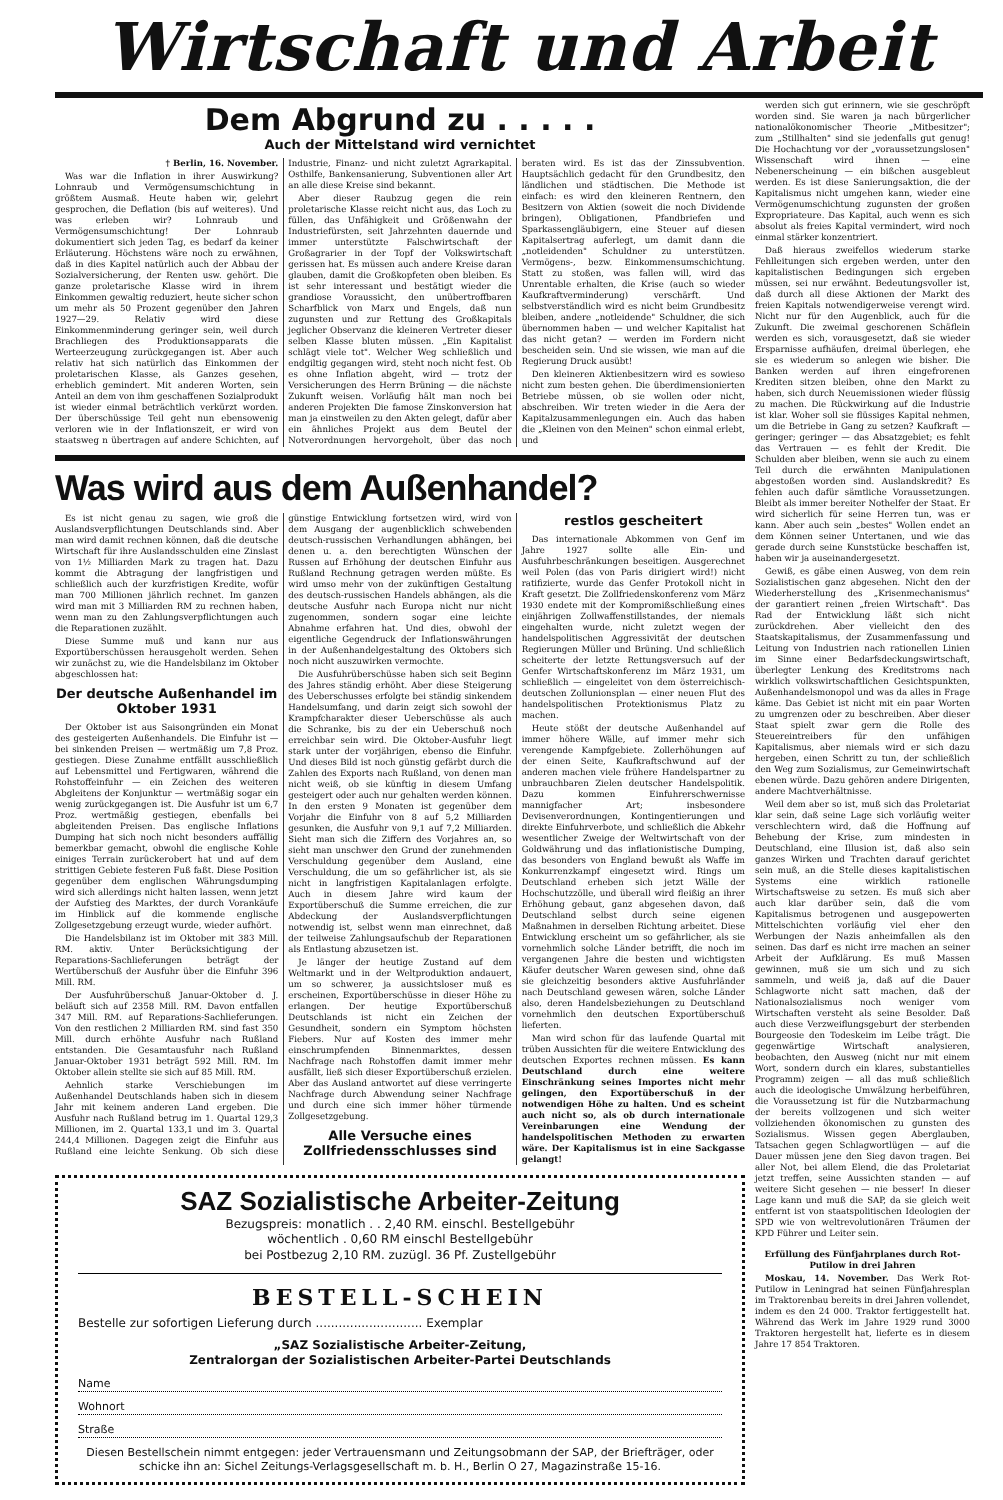Wirtschaft und Arbeit
Dem Abgrund zu . . . . .
Auch der Mittelstand wird vernichtet
† Berlin, 16. November.
Was war die Inflation in ihrer Auswirkung? Lohnraub und Vermögensumschichtung in größtem Ausmaß. Heute haben wir, gelehrt gesprochen, die Deflation (bis auf weiteres). Und was erleben wir? Lohnraub und Vermögensumschichtung! Der Lohnraub dokumentiert sich jeden Tag, es bedarf da keiner Erläuterung. Höchstens wäre noch zu erwähnen, daß in dies Kapitel natürlich auch der Abbau der Sozialversicherung, der Renten usw. gehört. Die ganze proletarische Klasse wird in ihrem Einkommen gewaltig reduziert, heute sicher schon um mehr als 50 Prozent gegenüber den Jahren 1927—29. Relativ wird diese Einkommenminderung geringer sein, weil durch Brachliegen des Produktionsapparats die Werteerzeugung zurückgegangen ist. Aber auch relativ hat sich natürlich das Einkommen der proletarischen Klasse, als Ganzes gesehen, erheblich gemindert. Mit anderen Worten, sein Anteil an dem von ihm geschaffenen Sozialprodukt ist wieder einmal beträchtlich verkürzt worden. Der überschüssige Teil geht nun ebensowenig verloren wie in der Inflationszeit, er wird von staatsweg n übertragen auf andere Schichten, auf Industrie, Finanz- und nicht zuletzt Agrarkapital. Osthilfe, Bankensanierung, Subventionen aller Art an alle diese Kreise sind bekannt.
Aber dieser Raubzug gegen die rein proletarische Klasse reicht nicht aus, das Loch zu füllen, das Unfähigkeit und Größenwahn der Industriefürsten, seit Jahrzehnten dauernde und immer unterstützte Falschwirtschaft der Großagrarier in der Topf der Volkswirtschaft gerissen hat. Es müssen auch andere Kreise daran glauben, damit die Großkopfeten oben bleiben. Es ist sehr interessant und bestätigt wieder die grandiose Voraussicht, den unübertroffbaren Scharfblick von Marx und Engels, daß nun zugunsten und zur Rettung des Großkapitals jeglicher Observanz die kleineren Vertreter dieser selben Klasse bluten müssen. „Ein Kapitalist schlägt viele tot". Welcher Weg schließlich und endgiltig gegangen wird, steht noch nicht fest. Ob es ohne Inflation abgeht, wird — trotz der Versicherungen des Herrn Brüning — die nächste Zukunft weisen. Vorläufig hält man noch bei anderen Projekten Die famose Zinskonversion hat man ja einstweilen zu den Akten gelegt, dafür aber ein ähnliches Projekt aus dem Beutel der Notverordnungen hervorgeholt, über das noch beraten wird. Es ist das der Zinssubvention. Hauptsächlich gedacht für den Grundbesitz, den ländlichen und städtischen. Die Methode ist einfach: es wird den kleineren Rentnern, den Besitzern von Aktien (soweit die noch Dividende bringen), Obligationen, Pfandbriefen und Sparkassengläubigern, eine Steuer auf diesen Kapitalsertrag auferlegt, um damit dann die „notleidenden" Schuldner zu unterstützen. Vermögens-, bezw. Einkommensumschichtung. Statt zu stoßen, was fallen will, wird das Unrentable erhalten, die Krise (auch so wieder Kaufkraftverminderung) verschärft. Und selbstverständlich wird es nicht beim Grundbesitz bleiben, andere „notleidende" Schuldner, die sich übernommen haben — und welcher Kapitalist hat das nicht getan? — werden im Fordern nicht bescheiden sein. Und sie wissen, wie man auf die Regierung Druck ausübt!
Den kleineren Aktienbesitzern wird es sowieso nicht zum besten gehen. Die überdimensionierten Betriebe müssen, ob sie wollen oder nicht, abschreiben. Wir treten wieder in die Aera der Kapitalzusammenlegungen ein. Auch das haben die „Kleinen von den Meinen" schon einmal erlebt, und
Was wird aus dem Außenhandel?
Es ist nicht genau zu sagen, wie groß die Auslandsverpflichtungen Deutschlands sind. Aber man wird damit rechnen können, daß die deutsche Wirtschaft für ihre Auslandsschulden eine Zinslast von 1½ Milliarden Mark zu tragen hat. Dazu kommt die Abtragung der langfristigen und schließlich auch der kurzfristigen Kredite, wofür man 700 Millionen jährlich rechnet. Im ganzen wird man mit 3 Milliarden RM zu rechnen haben, wenn man zu den Zahlungsverpflichtungen auch die Reparationen zuzählt.
Diese Summe muß und kann nur aus Exportüberschüssen herausgeholt werden. Sehen wir zunächst zu, wie die Handelsbilanz im Oktober abgeschlossen hat:
Der deutsche Außenhandel im Oktober 1931
Der Oktober ist aus Saisongründen ein Monat des gesteigerten Außenhandels. Die Einfuhr ist — bei sinkenden Preisen — wertmäßig um 7,8 Proz. gestiegen. Diese Zunahme entfällt ausschließlich auf Lebensmittel und Fertigwaren, während die Rohstoffeinfuhr — ein Zeichen des weiteren Abgleitens der Konjunktur — wertmäßig sogar ein wenig zurückgegangen ist. Die Ausfuhr ist um 6,7 Proz. wertmäßig gestiegen, ebenfalls bei abgleitenden Preisen. Das englische Inflations Dumping hat sich noch nicht besonders auffällig bemerkbar gemacht, obwohl die englische Kohle einiges Terrain zurückerobert hat und auf dem strittigen Gebiete festeren Fuß faßt. Diese Position gegenüber dem englischen Währungsdumping wird sich allerdings nicht halten lassen, wenn jetzt der Aufstieg des Marktes, der durch Vorankäufe im Hinblick auf die kommende englische Zollgesetzgebung erzeugt wurde, wieder aufhört.
Die Handelsbilanz ist im Oktober mit 383 Mill. RM. aktiv. Unter Berücksichtigung der Reparations-Sachlieferungen beträgt der Wertüberschuß der Ausfuhr über die Einfuhr 396 Mill. RM.
Der Ausfuhrüberschuß Januar-Oktober d. J. beläuft sich auf 2358 Mill. RM. Davon entfallen 347 Mill. RM. auf Reparations-Sachlieferungen. Von den restlichen 2 Milliarden RM. sind fast 350 Mill. durch erhöhte Ausfuhr nach Rußland entstanden. Die Gesamtausfuhr nach Rußland Januar-Oktober 1931 beträgt 592 Mill. RM. Im Oktober allein stellte sie sich auf 85 Mill. RM.
Aehnlich starke Verschiebungen im Außenhandel Deutschlands haben sich in diesem Jahr mit keinem anderen Land ergeben. Die Ausfuhr nach Rußland betrug im 1. Quartal 129,3 Millionen, im 2. Quartal 133,1 und im 3. Quartal 244,4 Millionen. Dagegen zeigt die Einfuhr aus Rußland eine leichte Senkung. Ob sich diese günstige Entwicklung fortsetzen wird, wird von dem Ausgang der augenblicklich schwebenden deutsch-russischen Verhandlungen abhängen, bei denen u. a. den berechtigten Wünschen der Russen auf Erhöhung der deutschen Einfuhr aus Rußland Rechnung getragen werden müßte. Es wird umso mehr von der zukünftigen Gestaltung des deutsch-russischen Handels abhängen, als die deutsche Ausfuhr nach Europa nicht nur nicht zugenommen, sondern sogar eine leichte Abnahme erfahren hat. Und dies, obwohl der eigentliche Gegendruck der Inflationswährungen in der Außenhandelgestaltung des Oktobers sich noch nicht auszuwirken vermochte.
Die Ausfuhrüberschüsse haben sich seit Beginn des Jahres ständig erhöht. Aber diese Steigerung des Ueberschusses erfolgte bei ständig sinkendem Handelsumfang, und darin zeigt sich sowohl der Krampfcharakter dieser Ueberschüsse als auch die Schranke, bis zu der ein Ueberschuß noch erreichbar sein wird. Die Oktober-Ausfuhr liegt stark unter der vorjährigen, ebenso die Einfuhr. Und dieses Bild ist noch günstig gefärbt durch die Zahlen des Exports nach Rußland, von denen man nicht weiß, ob sie künftig in diesem Umfang gesteigert oder auch nur gehalten werden können. In den ersten 9 Monaten ist gegenüber dem Vorjahr die Einfuhr von 8 auf 5,2 Milliarden gesunken, die Ausfuhr von 9,1 auf 7,2 Milliarden. Sieht man sich die Ziffern des Vorjahres an, so sieht man unschwer den Grund der zunehmenden Verschuldung gegenüber dem Ausland, eine Verschuldung, die um so gefährlicher ist, als sie nicht in langfristigen Kapitalanlagen erfolgte. Auch in diesem Jahre wird kaum der Exportüberschuß die Summe erreichen, die zur Abdeckung der Auslandsverpflichtungen notwendig ist, selbst wenn man einrechnet, daß der teilweise Zahlungsaufschub der Reparationen als Entlastung abzusetzen ist.
Je länger der heutige Zustand auf dem Weltmarkt und in der Weltproduktion andauert, um so schwerer, ja aussichtsloser muß es erscheinen, Exportüberschüsse in dieser Höhe zu erlangen. Der heutige Exportüberschuß Deutschlands ist nicht ein Zeichen der Gesundheit, sondern ein Symptom höchsten Fiebers. Nur auf Kosten des immer mehr einschrumpfenden Binnenmarktes, dessen Nachfrage nach Rohstoffen damit immer mehr ausfällt, ließ sich dieser Exportüberschuß erzielen. Aber das Ausland antwortet auf diese verringerte Nachfrage durch Abwendung seiner Nachfrage und durch eine sich immer höher türmende Zollgesetzgebung.
Alle Versuche eines Zollfriedensschlusses sind restlos gescheitert
Das internationale Abkommen von Genf im Jahre 1927 sollte alle Ein- und Ausfuhrbeschränkungen beseitigen. Ausgerechnet weil Polen (das von Paris dirigiert wird!) nicht ratifizierte, wurde das Genfer Protokoll nicht in Kraft gesetzt. Die Zollfriedenskonferenz vom März 1930 endete mit der Kompromißschließung eines einjährigen Zollwaffenstillstandes, der niemals eingehalten wurde, nicht zuletzt wegen der handelspolitischen Aggressivität der deutschen Regierungen Müller und Brüning. Und schließlich scheiterte der letzte Rettungsversuch auf der Genfer Wirtschaftskonferenz im März 1931, um schließlich — eingeleitet von dem österreichisch-deutschen Zollunionsplan — einer neuen Flut des handelspolitischen Protektionismus Platz zu machen.
Heute stößt der deutsche Außenhandel auf immer höhere Wälle, auf immer mehr sich verengende Kampfgebiete. Zollerhöhungen auf der einen Seite, Kaufkraftschwund auf der anderen machen viele frühere Handelspartner zu unbrauchbaren Zielen deutscher Handelspolitik. Dazu kommen Einfuhrerschwernisse mannigfacher Art; insbesondere Devisenverordnungen, Kontingentierungen und direkte Einfuhrverbote, und schließlich die Abkehr wesentlicher Zweige der Weltwirtschaft von der Goldwährung und das inflationistische Dumping, das besonders von England bewußt als Waffe im Konkurrenzkampf eingesetzt wird. Rings um Deutschland erheben sich jetzt Wälle der Hochschutzzölle, und überall wird fleißig an ihrer Erhöhung gebaut, ganz abgesehen davon, daß Deutschland selbst durch seine eigenen Maßnahmen in derselben Richtung arbeitet. Diese Entwicklung erscheint um so gefährlicher, als sie vornehmlich solche Länder betrifft, die noch im vergangenen Jahre die besten und wichtigsten Käufer deutscher Waren gewesen sind, ohne daß sie gleichzeitig besonders aktive Ausfuhrländer nach Deutschland gewesen wären, solche Länder also, deren Handelsbeziehungen zu Deutschland vornehmlich den deutschen Exportüberschuß lieferten.
Man wird schon für das laufende Quartal mit trüben Aussichten für die weitere Entwicklung des deutschen Exportes rechnen müssen. Es kann Deutschland durch eine weitere Einschränkung seines Importes nicht mehr gelingen, den Exportüberschuß in der notwendigen Höhe zu halten. Und es scheint auch nicht so, als ob durch internationale Vereinbarungen eine Wendung der handelspolitischen Methoden zu erwarten wäre. Der Kapitalismus ist in eine Sackgasse gelangt!
SAZ Sozialistische Arbeiter-Zeitung
Bezugspreis: monatlich . . 2,40 RM. einschl. Bestellgebühr
wöchentlich . 0,60 RM einschl Bestellgebühr
bei Postbezug 2,10 RM. zuzügl. 36 Pf. Zustellgebühr
BESTELL-SCHEIN
Bestelle zur sofortigen Lieferung durch ............................ Exemplar
„SAZ Sozialistische Arbeiter-Zeitung,
Zentralorgan der Sozialistischen Arbeiter-Partei Deutschlands
Name
Wohnort
Straße
Diesen Bestellschein nimmt entgegen: jeder Vertrauensmann und Zeitungsobmann der SAP, der Briefträger, oder schicke ihn an: Sichel Zeitungs-Verlagsgesellschaft m. b. H., Berlin O 27, Magazinstraße 15-16.
werden sich gut erinnern, wie sie geschröpft worden sind. Sie waren ja nach bürgerlicher nationalökonomischer Theorie „Mitbesitzer"; zum „Stillhalten" sind sie jedenfalls gut genug! Die Hochachtung vor der „voraussetzungslosen" Wissenschaft wird ihnen — eine Nebenerscheinung — ein bißchen ausgebleut werden. Es ist diese Sanierungsaktion, die der Kapitalismus nicht umgehen kann, wieder eine Vermögenumschichtung zugunsten der großen Expropriateure. Das Kapital, auch wenn es sich absolut als freies Kapital vermindert, wird noch einmal stärker konzentriert.
Daß hieraus zweifellos wiederum starke Fehlleitungen sich ergeben werden, unter den kapitalistischen Bedingungen sich ergeben müssen, sei nur erwähnt. Bedeutungsvoller ist, daß durch all diese Aktionen der Markt des freien Kapitals notwendigerweise verengt wird. Nicht nur für den Augenblick, auch für die Zukunft. Die zweimal geschorenen Schäflein werden es sich, vorausgesetzt, daß sie wieder Ersparnisse aufhäufen, dreimal überlegen, ehe sie es wiederum so anlegen wie bisher. Die Banken werden auf ihren eingefrorenen Krediten sitzen bleiben, ohne den Markt zu haben, sich durch Neuemissionen wieder flüssig zu machen. Die Rückwirkung auf die Industrie ist klar. Woher soll sie flüssiges Kapital nehmen, um die Betriebe in Gang zu setzen? Kaufkraft — geringer; geringer — das Absatzgebiet; es fehlt das Vertrauen — es fehlt der Kredit. Die Schulden aber bleiben, wenn sie auch zu einem Teil durch die erwähnten Manipulationen abgestoßen worden sind. Auslandskredit? Es fehlen auch dafür sämtliche Voraussetzungen. Bleibt als immer bereiter Nothelfer der Staat. Er wird sicherlich für seine Herren tun, was er kann. Aber auch sein „bestes" Wollen endet an dem Können seiner Untertanen, und wie das gerade durch seine Kunststücke beschaffen ist, haben wir ja auseinandergesetzt.
Gewiß, es gäbe einen Ausweg, von dem rein Sozialistischen ganz abgesehen. Nicht den der Wiederherstellung des „Krisenmechanismus" der garantiert reinen „freien Wirtschaft". Das Rad der Entwicklung läßt sich nicht zurückdrehen. Aber vielleicht den des Staatskapitalismus, der Zusammenfassung und Leitung von Industrien nach rationellen Linien im Sinne einer Bedarfsdeckungswirtschaft, überlegter Lenkung des Kreditstroms nach wirklich volkswirtschaftlichen Gesichtspunkten, Außenhandelsmonopol und was da alles in Frage käme. Das Gebiet ist nicht mit ein paar Worten zu umgrenzen oder zu beschreiben. Aber dieser Staat spielt zwar gern die Rolle des Steuereintreibers für den unfähigen Kapitalismus, aber niemals wird er sich dazu hergeben, einen Schritt zu tun, der schließlich den Weg zum Sozialismus, zur Gemeinwirtschaft ebenen würde. Dazu gehören andere Dirigenten, andere Machtverhältnisse.
Weil dem aber so ist, muß sich das Proletariat klar sein, daß seine Lage sich vorläufig weiter verschlechtern wird, daß die Hoffnung auf Behebung der Krise, zum mindesten in Deutschland, eine Illusion ist, daß also sein ganzes Wirken und Trachten darauf gerichtet sein muß, an die Stelle dieses kapitalistischen Systems eine wirklich rationelle Wirtschaftsweise zu setzen. Es muß sich aber auch klar darüber sein, daß die vom Kapitalismus betrogenen und ausgepowerten Mittelschichten vorläufig viel eher den Werbungen der Nazis anheimfallen als den seinen. Das darf es nicht irre machen an seiner Arbeit der Aufklärung. Es muß Massen gewinnen, muß sie um sich und zu sich sammeln, und weiß ja, daß auf die Dauer Schlagworte nicht satt machen, daß der Nationalsozialismus noch weniger vom Wirtschaften versteht als seine Besolder. Daß auch diese Verzweiflungsgeburt der sterbenden Bourgeosie den Todeskeim im Leibe trägt. Die gegenwärtige Wirtschaft analysieren, beobachten, den Ausweg (nicht nur mit einem Wort, sondern durch ein klares, substantielles Programm) zeigen — all das muß schließlich auch die ideologische Umwälzung herbeiführen, die Voraussetzung ist für die Nutzbarmachung der bereits vollzogenen und sich weiter vollziehenden ökonomischen zu gunsten des Sozialismus. Wissen gegen Aberglauben, Tatsachen gegen Schlagwortlügen — auf die Dauer müssen jene den Sieg davon tragen. Bei aller Not, bei allem Elend, die das Proletariat jetzt treffen, seine Aussichten standen — auf weitere Sicht gesehen — nie besser! In dieser Lage kann und muß die SAP, da sie gleich weit entfernt ist von staatspolitischen Ideologien der SPD wie von weltrevolutionären Träumen der KPD Führer und Leiter sein.
Erfüllung des Fünfjahrplanes durch Rot-Putilow in drei Jahren
Moskau, 14. November. Das Werk Rot-Putilow in Leningrad hat seinen Fünfjahresplan im Traktorenbau bereits in drei Jahren vollendet, indem es den 24 000. Traktor fertiggestellt hat. Während das Werk im Jahre 1929 rund 3000 Traktoren hergestellt hat, lieferte es in diesem Jahre 17 854 Traktoren.